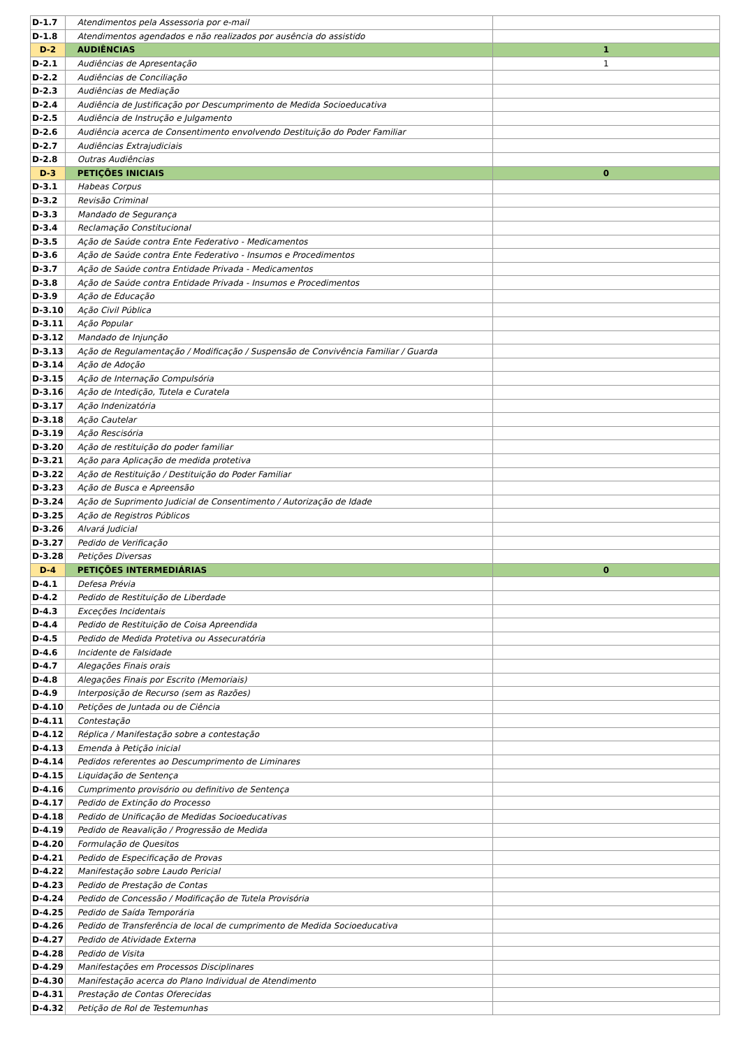| D-1.7 | Atendimentos pela Assessoria por e-mail | |
| D-1.8 | Atendimentos agendados e não realizados por ausência do assistido | |
| D-2 | AUDIÊNCIAS | 1 |
| D-2.1 | Audiências de Apresentação | 1 |
| D-2.2 | Audiências de Conciliação | |
| D-2.3 | Audiências de Mediação | |
| D-2.4 | Audiência de Justificação por Descumprimento de Medida Socioeducativa | |
| D-2.5 | Audiência de Instrução e Julgamento | |
| D-2.6 | Audiência acerca de Consentimento envolvendo Destituição do Poder Familiar | |
| D-2.7 | Audiências Extrajudiciais | |
| D-2.8 | Outras Audiências | |
| D-3 | PETIÇÕES INICIAIS | 0 |
| D-3.1 | Habeas Corpus | |
| D-3.2 | Revisão Criminal | |
| D-3.3 | Mandado de Segurança | |
| D-3.4 | Reclamação Constitucional | |
| D-3.5 | Ação de Saúde contra Ente Federativo - Medicamentos | |
| D-3.6 | Ação de Saúde contra Ente Federativo - Insumos e Procedimentos | |
| D-3.7 | Ação de Saúde contra Entidade Privada - Medicamentos | |
| D-3.8 | Ação de Saúde contra Entidade Privada - Insumos e Procedimentos | |
| D-3.9 | Ação de Educação | |
| D-3.10 | Ação Civil Pública | |
| D-3.11 | Ação Popular | |
| D-3.12 | Mandado de Injunção | |
| D-3.13 | Ação de Regulamentação / Modificação / Suspensão de Convivência Familiar / Guarda | |
| D-3.14 | Ação de Adoção | |
| D-3.15 | Ação de Internação Compulsória | |
| D-3.16 | Ação de Intedição, Tutela e Curatela | |
| D-3.17 | Ação Indenizatória | |
| D-3.18 | Ação Cautelar | |
| D-3.19 | Ação Rescisória | |
| D-3.20 | Ação de restituição do poder familiar | |
| D-3.21 | Ação para Aplicação de medida protetiva | |
| D-3.22 | Ação de Restituição / Destituição do Poder Familiar | |
| D-3.23 | Ação de Busca e Apreensão | |
| D-3.24 | Ação de Suprimento Judicial de Consentimento / Autorização de Idade | |
| D-3.25 | Ação de Registros Públicos | |
| D-3.26 | Alvará Judicial | |
| D-3.27 | Pedido de Verificação | |
| D-3.28 | Petições Diversas | |
| D-4 | PETIÇÕES INTERMEDIÁRIAS | 0 |
| D-4.1 | Defesa Prévia | |
| D-4.2 | Pedido de Restituição de Liberdade | |
| D-4.3 | Exceções Incidentais | |
| D-4.4 | Pedido de Restituição de Coisa Apreendida | |
| D-4.5 | Pedido de Medida Protetiva ou Assecuratória | |
| D-4.6 | Incidente de Falsidade | |
| D-4.7 | Alegações Finais orais | |
| D-4.8 | Alegações Finais por Escrito (Memoriais) | |
| D-4.9 | Interposição de Recurso (sem as Razões) | |
| D-4.10 | Petições de Juntada ou de Ciência | |
| D-4.11 | Contestação | |
| D-4.12 | Réplica / Manifestação sobre a contestação | |
| D-4.13 | Emenda à Petição inicial | |
| D-4.14 | Pedidos referentes ao Descumprimento de Liminares | |
| D-4.15 | Liquidação de Sentença | |
| D-4.16 | Cumprimento provisório ou definitivo de Sentença | |
| D-4.17 | Pedido de Extinção do Processo | |
| D-4.18 | Pedido de Unificação de Medidas Socioeducativas | |
| D-4.19 | Pedido de Reavalição / Progressão de Medida | |
| D-4.20 | Formulação de Quesitos | |
| D-4.21 | Pedido de Especificação de Provas | |
| D-4.22 | Manifestação sobre Laudo Pericial | |
| D-4.23 | Pedido de Prestação de Contas | |
| D-4.24 | Pedido de Concessão / Modificação de Tutela Provisória | |
| D-4.25 | Pedido de Saída Temporária | |
| D-4.26 | Pedido de Transferência de local de cumprimento de Medida Socioeducativa | |
| D-4.27 | Pedido de Atividade Externa | |
| D-4.28 | Pedido de Visita | |
| D-4.29 | Manifestações em Processos Disciplinares | |
| D-4.30 | Manifestação acerca do Plano Individual de Atendimento | |
| D-4.31 | Prestação de Contas Oferecidas | |
| D-4.32 | Petição de Rol de Testemunhas | |